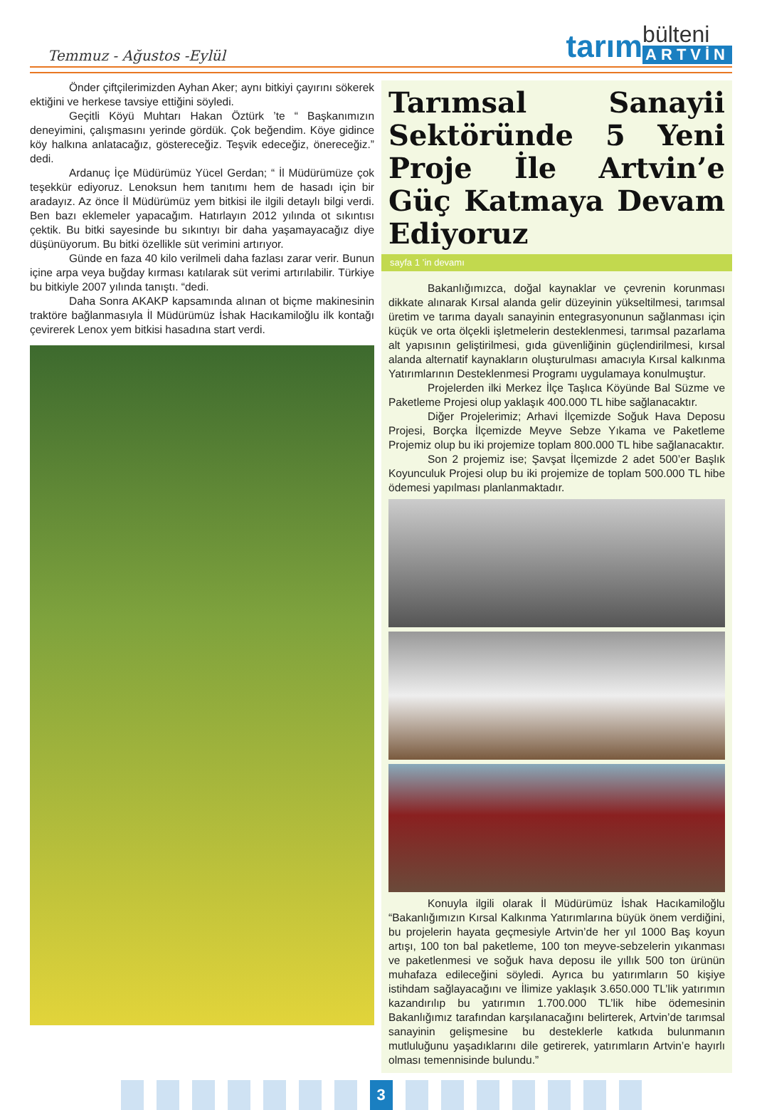Temmuz - Ağustos -Eylül
tarım
bülteni
ARTVİN
Önder çiftçilerimizden Ayhan Aker; aynı bitkiyi çayırını sökerek ektiğini ve herkese tavsiye ettiğini söyledi.
Geçitli Köyü Muhtarı Hakan Öztürk ’te “ Başkanımızın deneyimini, çalışmasını yerinde gördük. Çok beğendim. Köye gidince köy halkına anlatacağız, göstereceğiz. Teşvik edeceğiz, önereceğiz.” dedi.
Ardanuç İçe Müdürümüz Yücel Gerdan; “ İl Müdürümüze çok teşekkür ediyoruz. Lenoksun hem tanıtımı hem de hasadı için bir aradayız. Az önce İl Müdürümüz yem bitkisi ile ilgili detaylı bilgi verdi. Ben bazı eklemeler yapacağım. Hatırlayın 2012 yılında ot sıkıntısı çektik. Bu bitki sayesinde bu sıkıntıyı bir daha yaşamayacağız diye düşünüyorum. Bu bitki özellikle süt verimini artırıyor.
Günde en faza 40 kilo verilmeli daha fazlası zarar verir. Bunun içine arpa veya buğday kırması katılarak süt verimi artırılabilir. Türkiye bu bitkiyle 2007 yılında tanıştı. “dedi.
Daha Sonra AKAKP kapsamında alınan ot biçme makinesinin traktöre bağlanmasıyla İl Müdürümüz İshak Hacıkamiloğlu ilk kontağı çevirerek Lenox yem bitkisi hasadına start verdi.
Tarımsal Sanayii Sektöründe 5 Yeni Proje İle Artvin’e Güç Katmaya Devam Ediyoruz
sayfa 1 ’in devamı
Bakanlığımızca, doğal kaynaklar ve çevrenin korunması dikkate alınarak Kırsal alanda gelir düzeyinin yükseltilmesi, tarımsal üretim ve tarıma dayalı sanayinin entegrasyonunun sağlanması için küçük ve orta ölçekli işletmelerin desteklenmesi, tarımsal pazarlama alt yapısının geliştirilmesi, gıda güvenliğinin güçlendirilmesi, kırsal alanda alternatif kaynakların oluşturulması amacıyla Kırsal kalkınma Yatırımlarının Desteklenmesi Programı uygulamaya konulmuştur.
Projelerden ilki Merkez İlçe Taşlıca Köyünde Bal Süzme ve Paketleme Projesi olup yaklaşık 400.000 TL hibe sağlanacaktır.
Diğer Projelerimiz; Arhavi İlçemizde Soğuk Hava Deposu Projesi, Borçka İlçemizde Meyve Sebze Yıkama ve Paketleme Projemiz olup bu iki projemize toplam 800.000 TL hibe sağlanacaktır.
Son 2 projemiz ise; Şavşat İlçemizde 2 adet 500’er Başlık Koyunculuk Projesi olup bu iki projemize de toplam 500.000 TL hibe ödemesi yapılması planlanmaktadır.
Konuyla ilgili olarak İl Müdürümüz İshak Hacıkamiloğlu “Bakanlığımızın Kırsal Kalkınma Yatırımlarına büyük önem verdiğini, bu projelerin hayata geçmesiyle Artvin’de her yıl 1000 Baş koyun artışı, 100 ton bal paketleme, 100 ton meyve-sebzelerin yıkanması ve paketlenmesi ve soğuk hava deposu ile yıllık 500 ton ürünün muhafaza edileceğini söyledi. Ayrıca bu yatırımların 50 kişiye istihdam sağlayacağını ve İlimize yaklaşık 3.650.000 TL’lik yatırımın kazandırılıp bu yatırımın 1.700.000 TL’lik hibe ödemesinin Bakanlığımız tarafından karşılanacağını belirterek, Artvin’de tarımsal sanayinin gelişmesine bu desteklerle katkıda bulunmanın mutluluğunu yaşadıklarını dile getirerek, yatırımların Artvin’e hayırlı olması temennisinde bulundu.”
3